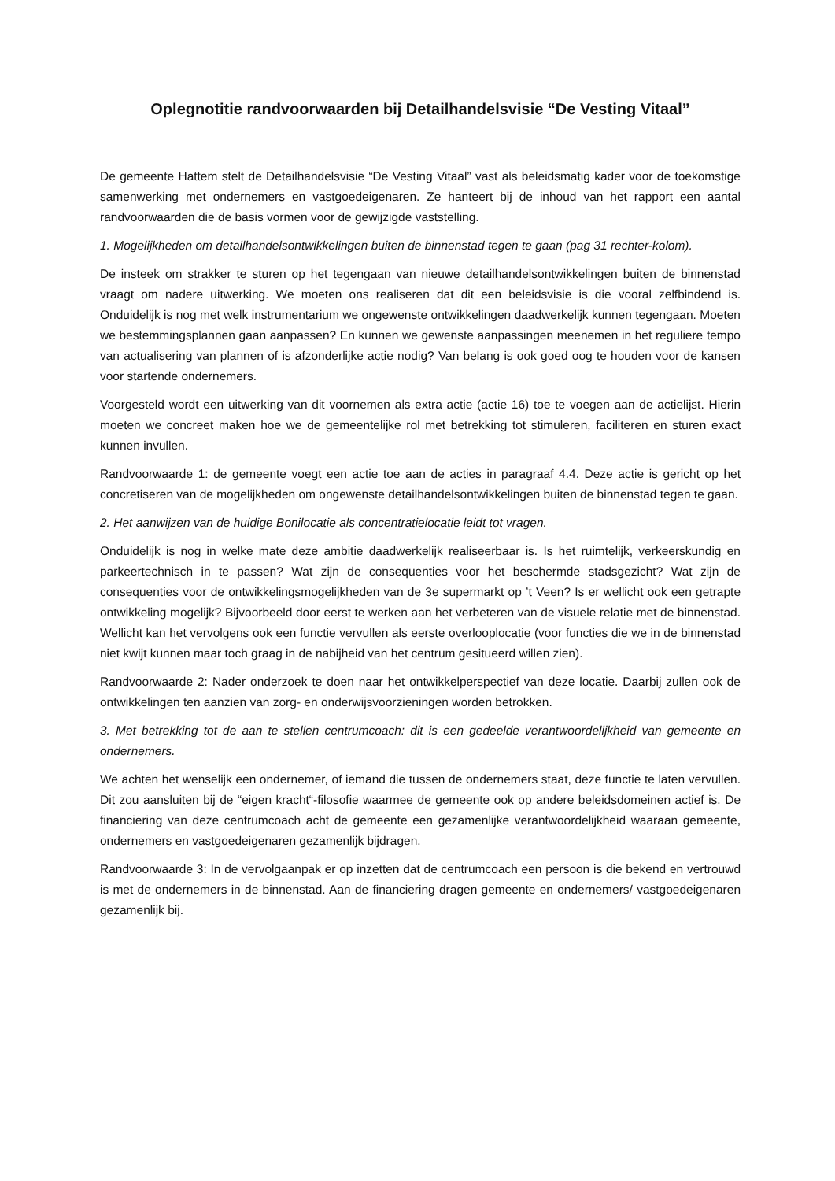Oplegnotitie randvoorwaarden bij Detailhandelsvisie “De Vesting Vitaal”
De gemeente Hattem stelt de Detailhandelsvisie “De Vesting Vitaal” vast als beleidsmatig kader voor de toekomstige samenwerking met ondernemers en vastgoedeigenaren. Ze hanteert bij de inhoud van het rapport een aantal randvoorwaarden die de basis vormen voor de gewijzigde vaststelling.
1. Mogelijkheden om detailhandelsontwikkelingen buiten de binnenstad tegen te gaan (pag 31 rechter-kolom).
De insteek om strakker te sturen op het tegengaan van nieuwe detailhandelsontwikkelingen buiten de binnenstad vraagt om nadere uitwerking. We moeten ons realiseren dat dit een beleidsvisie is die vooral zelfbindend is. Onduidelijk is nog met welk instrumentarium we ongewenste ontwikkelingen daadwerkelijk kunnen tegengaan. Moeten we bestemmingsplannen gaan aanpassen? En kunnen we gewenste aanpassingen meenemen in het reguliere tempo van actualisering van plannen of is afzonderlijke actie nodig? Van belang is ook goed oog te houden voor de kansen voor startende ondernemers.
Voorgesteld wordt een uitwerking van dit voornemen als extra actie (actie 16) toe te voegen aan de actielijst. Hierin moeten we concreet maken hoe we de gemeentelijke rol met betrekking tot stimuleren, faciliteren en sturen exact kunnen invullen.
Randvoorwaarde 1: de gemeente voegt een actie toe aan de acties in paragraaf 4.4. Deze actie is gericht op het concretiseren van de mogelijkheden om ongewenste detailhandelsontwikkelingen buiten de binnenstad tegen te gaan.
2. Het aanwijzen van de huidige Bonilocatie als concentratielocatie leidt tot vragen.
Onduidelijk is nog in welke mate deze ambitie daadwerkelijk realiseerbaar is. Is het ruimtelijk, verkeerskundig en parkeertechnisch in te passen? Wat zijn de consequenties voor het beschermde stadsgezicht? Wat zijn de consequenties voor de ontwikkelingsmogelijkheden van de 3e supermarkt op ’t Veen? Is er wellicht ook een getrapte ontwikkeling mogelijk? Bijvoorbeeld door eerst te werken aan het verbeteren van de visuele relatie met de binnenstad. Wellicht kan het vervolgens ook een functie vervullen als eerste overlooplocatie (voor functies die we in de binnenstad niet kwijt kunnen maar toch graag in de nabijheid van het centrum gesitueerd willen zien).
Randvoorwaarde 2: Nader onderzoek te doen naar het ontwikkelperspectief van deze locatie. Daarbij zullen ook de ontwikkelingen ten aanzien van zorg- en onderwijsvoorzieningen worden betrokken.
3. Met betrekking tot de aan te stellen centrumcoach: dit is een gedeelde verantwoordelijkheid van gemeente en ondernemers.
We achten het wenselijk een ondernemer, of iemand die tussen de ondernemers staat, deze functie te laten vervullen. Dit zou aansluiten bij de “eigen kracht“-filosofie waarmee de gemeente ook op andere beleidsdomeinen actief is. De financiering van deze centrumcoach acht de gemeente een gezamenlijke verantwoordelijkheid waaraan gemeente, ondernemers en vastgoedeigenaren gezamenlijk bijdragen.
Randvoorwaarde 3: In de vervolgaanpak er op inzetten dat de centrumcoach een persoon is die bekend en vertrouwd is met de ondernemers in de binnenstad. Aan de financiering dragen gemeente en ondernemers/ vastgoedeigenaren gezamenlijk bij.